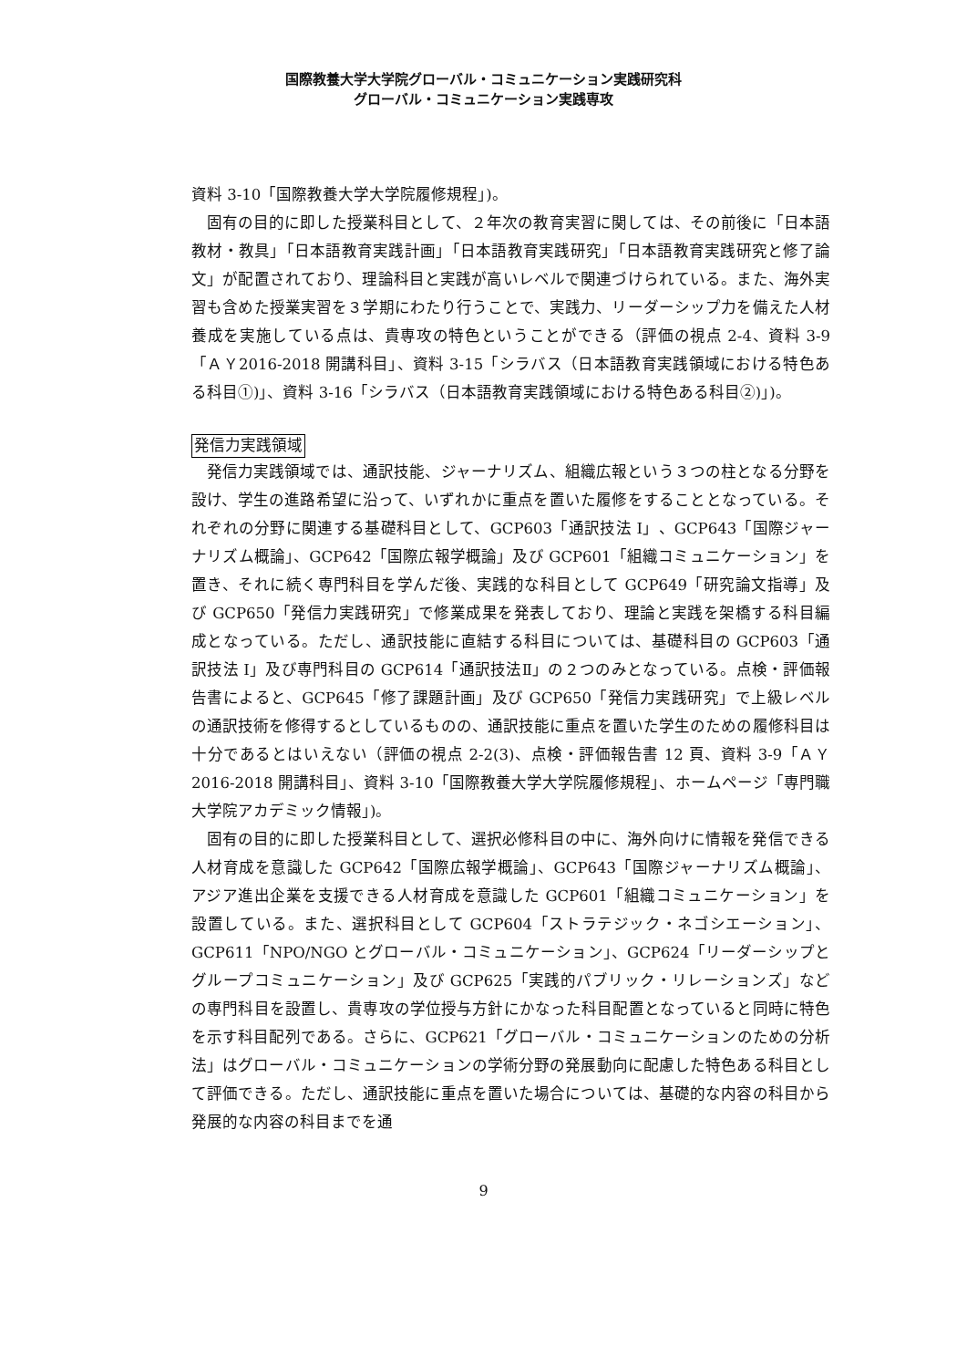国際教養大学大学院グローバル・コミュニケーション実践研究科
グローバル・コミュニケーション実践専攻
資料 3-10「国際教養大学大学院履修規程」)。
固有の目的に即した授業科目として、２年次の教育実習に関しては、その前後に「日本語教材・教具」「日本語教育実践計画」「日本語教育実践研究」「日本語教育実践研究と修了論文」が配置されており、理論科目と実践が高いレベルで関連づけられている。また、海外実習も含めた授業実習を３学期にわたり行うことで、実践力、リーダーシップ力を備えた人材養成を実施している点は、貴専攻の特色ということができる（評価の視点 2-4、資料 3-9「ＡＹ2016-2018 開講科目」、資料 3-15「シラバス（日本語教育実践領域における特色ある科目①)」、資料 3-16「シラバス（日本語教育実践領域における特色ある科目②)」)。
発信力実践領域
発信力実践領域では、通訳技能、ジャーナリズム、組織広報という３つの柱となる分野を設け、学生の進路希望に沿って、いずれかに重点を置いた履修をすることとなっている。それぞれの分野に関連する基礎科目として、GCP603「通訳技法 I」、GCP643「国際ジャーナリズム概論」、GCP642「国際広報学概論」及び GCP601「組織コミュニケーション」を置き、それに続く専門科目を学んだ後、実践的な科目として GCP649「研究論文指導」及び GCP650「発信力実践研究」で修業成果を発表しており、理論と実践を架橋する科目編成となっている。ただし、通訳技能に直結する科目については、基礎科目の GCP603「通訳技法 I」及び専門科目の GCP614「通訳技法Ⅱ」の２つのみとなっている。点検・評価報告書によると、GCP645「修了課題計画」及び GCP650「発信力実践研究」で上級レベルの通訳技術を修得するとしているものの、通訳技能に重点を置いた学生のための履修科目は十分であるとはいえない（評価の視点 2-2(3)、点検・評価報告書 12 頁、資料 3-9「ＡＹ2016-2018 開講科目」、資料 3-10「国際教養大学大学院履修規程」、ホームページ「専門職大学院アカデミック情報」)。
固有の目的に即した授業科目として、選択必修科目の中に、海外向けに情報を発信できる人材育成を意識した GCP642「国際広報学概論」、GCP643「国際ジャーナリズム概論」、アジア進出企業を支援できる人材育成を意識した GCP601「組織コミュニケーション」を設置している。また、選択科目として GCP604「ストラテジック・ネゴシエーション」、GCP611「NPO/NGO とグローバル・コミュニケーション」、GCP624「リーダーシップとグループコミュニケーション」及び GCP625「実践的パブリック・リレーションズ」などの専門科目を設置し、貴専攻の学位授与方針にかなった科目配置となっていると同時に特色を示す科目配列である。さらに、GCP621「グローバル・コミュニケーションのための分析法」はグローバル・コミュニケーションの学術分野の発展動向に配慮した特色ある科目として評価できる。ただし、通訳技能に重点を置いた場合については、基礎的な内容の科目から発展的な内容の科目までを通
9